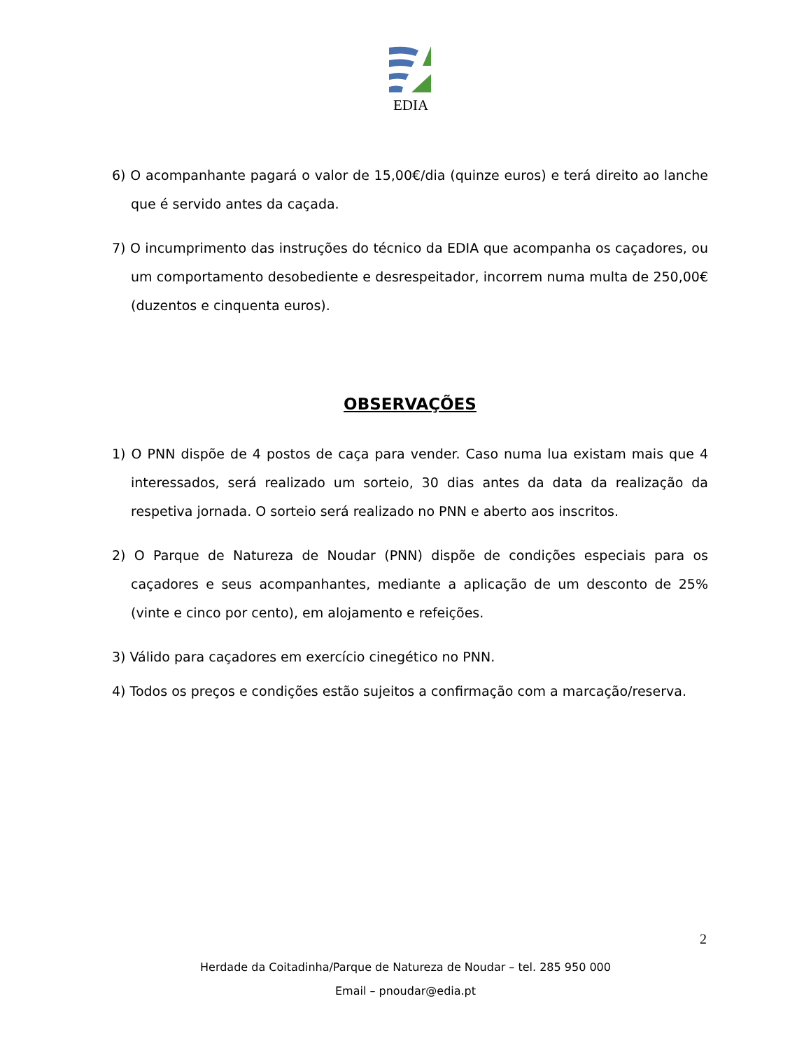EDIA
6) O acompanhante pagará o valor de 15,00€/dia (quinze euros) e terá direito ao lanche que é servido antes da caçada.
7) O incumprimento das instruções do técnico da EDIA que acompanha os caçadores, ou um comportamento desobediente e desrespeitador, incorrem numa multa de 250,00€ (duzentos e cinquenta euros).
OBSERVAÇÕES
1) O PNN dispõe de 4 postos de caça para vender. Caso numa lua existam mais que 4 interessados, será realizado um sorteio, 30 dias antes da data da realização da respetiva jornada. O sorteio será realizado no PNN e aberto aos inscritos.
2) O Parque de Natureza de Noudar (PNN) dispõe de condições especiais para os caçadores e seus acompanhantes, mediante a aplicação de um desconto de 25% (vinte e cinco por cento), em alojamento e refeições.
3) Válido para caçadores em exercício cinegético no PNN.
4) Todos os preços e condições estão sujeitos a confirmação com a marcação/reserva.
2
Herdade da Coitadinha/Parque de Natureza de Noudar – tel. 285 950 000
Email – pnoudar@edia.pt